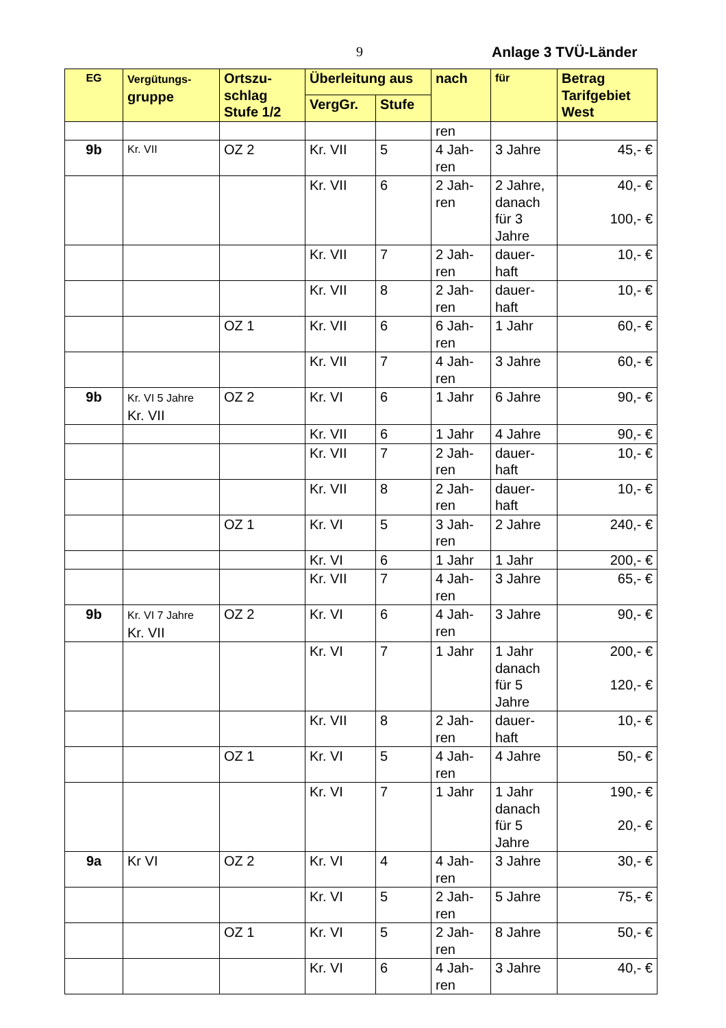9 Anlage 3 TVÜ-Länder
| EG | Vergütungs- gruppe | Ortszu- schlag Stufe 1/2 | Überleitung aus | | nach | für | Betrag Tarifgebiet West |
| --- | --- | --- | --- | --- | --- | --- | --- |
| | | | VergGr. | Stufe | | | |
| | | | | | ren | | |
| 9b | Kr. VII | OZ 2 | Kr. VII | 5 | 4 Jah- ren | 3 Jahre | 45,- € |
| | | | Kr. VII | 6 | 2 Jah- ren | 2 Jahre, danach für 3 Jahre | 40,- € 100,- € |
| | | | Kr. VII | 7 | 2 Jah- ren | dauer- haft | 10,- € |
| | | | Kr. VII | 8 | 2 Jah- ren | dauer- haft | 10,- € |
| | | OZ 1 | Kr. VII | 6 | 6 Jah- ren | 1 Jahr | 60,- € |
| | | | Kr. VII | 7 | 4 Jah- ren | 3 Jahre | 60,- € |
| 9b | Kr. VI 5 Jahre Kr. VII | OZ 2 | Kr. VI | 6 | 1 Jahr | 6 Jahre | 90,- € |
| | | | Kr. VII | 6 | 1 Jahr | 4 Jahre | 90,- € |
| | | | Kr. VII | 7 | 2 Jah- ren | dauer- haft | 10,- € |
| | | | Kr. VII | 8 | 2 Jah- ren | dauer- haft | 10,- € |
| | | OZ 1 | Kr. VI | 5 | 3 Jah- ren | 2 Jahre | 240,- € |
| | | | Kr. VI | 6 | 1 Jahr | 1 Jahr | 200,- € |
| | | | Kr. VII | 7 | 4 Jah- ren | 3 Jahre | 65,- € |
| 9b | Kr. VI 7 Jahre Kr. VII | OZ 2 | Kr. VI | 6 | 4 Jah- ren | 3 Jahre | 90,- € |
| | | | Kr. VI | 7 | 1 Jahr | 1 Jahr danach für 5 Jahre | 200,- € 120,- € |
| | | | Kr. VII | 8 | 2 Jah- ren | dauer- haft | 10,- € |
| | | OZ 1 | Kr. VI | 5 | 4 Jah- ren | 4 Jahre | 50,- € |
| | | | Kr. VI | 7 | 1 Jahr | 1 Jahr danach für 5 Jahre | 190,- € 20,- € |
| 9a | Kr VI | OZ 2 | Kr. VI | 4 | 4 Jah- ren | 3 Jahre | 30,- € |
| | | | Kr. VI | 5 | 2 Jah- ren | 5 Jahre | 75,- € |
| | | OZ 1 | Kr. VI | 5 | 2 Jah- ren | 8 Jahre | 50,- € |
| | | | Kr. VI | 6 | 4 Jah- ren | 3 Jahre | 40,- € |